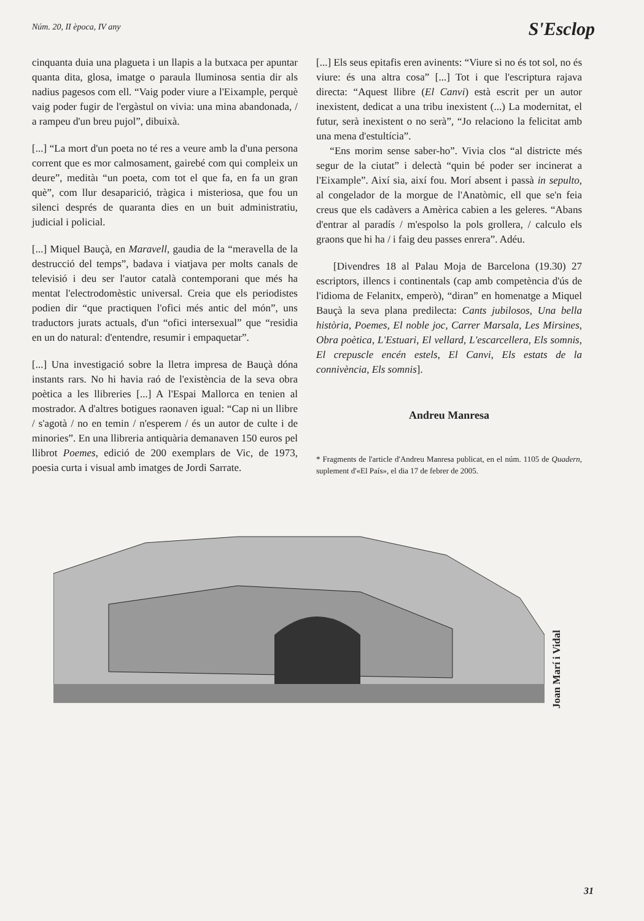Núm. 20, II època, IV any
S'Esclop
cinquanta duia una plagueta i un llapis a la butxaca per apuntar quanta dita, glosa, imatge o paraula lluminosa sentia dir als nadius pagesos com ell. “Vaig poder viure a l'Eixample, perquè vaig poder fugir de l'ergàstul on vivia: una mina abandonada, / a rampeu d'un breu pujol”, dibuixà.
[...] “La mort d'un poeta no té res a veure amb la d'una persona corrent que es mor calmosament, gairebé com qui compleix un deure”, meditàı “un poeta, com tot el que fa, en fa un gran què”, com llur desaparició, tràgica i misteriosa, que fou un silenci després de quaranta dies en un buit administratiu, judicial i policial.
[...] Miquel Bauçà, en Maravell, gaudia de la “meravella de la destrucció del temps”, badava i viatjava per molts canals de televisió i deu ser l'autor català contemporani que més ha mentat l'electrodomèstic universal. Creia que els periodistes podien dir “que practiquen l'ofici més antic del món”, uns traductors jurats actuals, d'un “ofici intersexual” que “residia en un do natural: d'entendre, resumir i empaquetar”.
[...] Una investigació sobre la lletra impresa de Bauçà dóna instants rars. No hi havia raó de l'existència de la seva obra poètica a les llibreries [...] A l'Espai Mallorca en tenien al mostrador. A d'altres botigues raonaven igual: “Cap ni un llibre / s'agotà / no en temin / n'esperem / és un autor de culte i de minories”. En una llibreria antiquària demanaven 150 euros pel llibrot Poemes, edició de 200 exemplars de Vic, de 1973, poesia curta i visual amb imatges de Jordi Sarrate.
[...] Els seus epitafis eren avinents: “Viure si no és tot sol, no és viure: és una altra cosa” [...] Tot i que l'escriptura rajava directa: “Aquest llibre (El Canvi) està escrit per un autor inexistent, dedicat a una tribu inexistent (...) La modernitat, el futur, serà inexistent o no serà”, “Jo relaciono la felicitat amb una mena d'estultícia”.
“Ens morim sense saber-ho”. Vivia clos “al districte més segur de la ciutat” i delectà “quin bé poder ser incinerat a l'Eixample”. Així sia, així fou. Morí absent i passà in sepulto, al congelador de la morgue de l'Anatòmic, ell que se'n feia creus que els cadàvers a Amèrica cabien a les geleres. “Abans d'entrar al paradís / m'espolso la pols grollera, / calculo els graons que hi ha / i faig deu passes enrera”. Adéu.
[Divendres 18 al Palau Moja de Barcelona (19.30) 27 escriptors, illencs i continentals (cap amb competència d'ús de l'idioma de Felanitx, emperò), “diran” en homenatge a Miquel Bauçà la seva plana predilecta: Cants jubilosos, Una bella història, Poemes, El noble joc, Carrer Marsala, Les Mirsines, Obra poètica, L'Estuari, El vellard, L'escarcellera, Els somnis, El crepuscle encén estels, El Canvi, Els estats de la connivència, Els somnis].
Andreu Manresa
* Fragments de l'article d'Andreu Manresa publicat, en el núm. 1105 de Quadern, suplement d'«El País», el dia 17 de febrer de 2005.
Joan Marí i Vidal
31